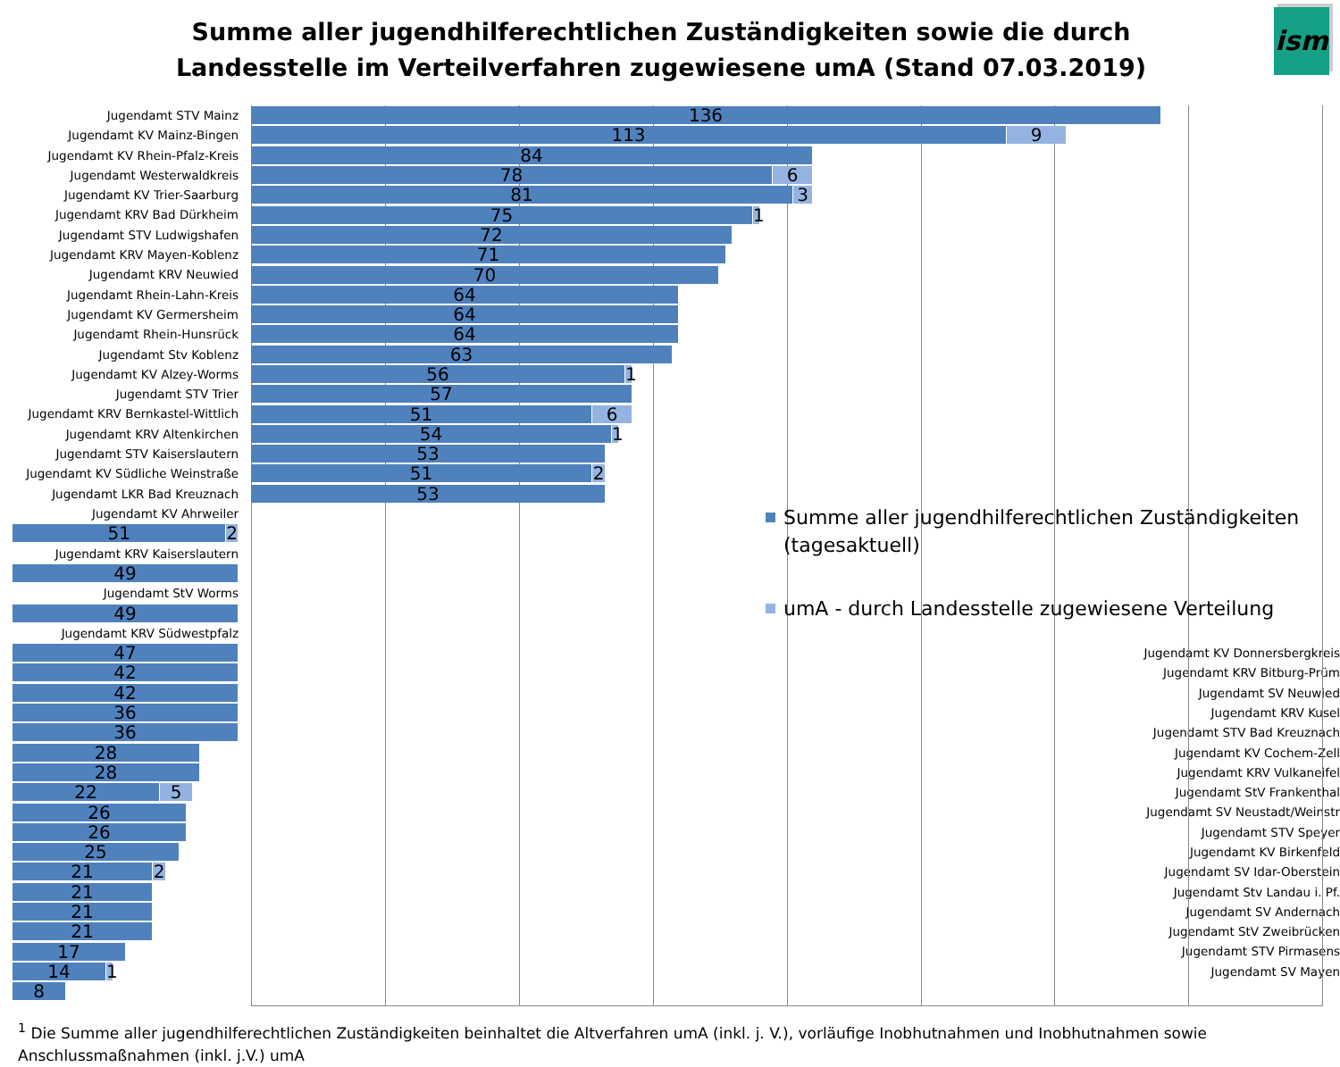ism
Summe aller jugendhilferechtlichen Zuständigkeiten sowie die durch Landesstelle im Verteilverfahren zugewiesene umA (Stand 07.03.2019)
Jugendamt STV Mainz
136
Jugendamt KV Mainz-Bingen
113 9
Jugendamt KV Rhein-Pfalz-Kreis
84
Jugendamt Westerwaldkreis
78 6
Jugendamt KV Trier-Saarburg
81 3
Jugendamt KRV Bad Dürkheim
75
1
Jugendamt STV Ludwigshafen
72
Jugendamt KRV Mayen-Koblenz
71
Jugendamt KRV Neuwied
70
Jugendamt Rhein-Lahn-Kreis
64
Jugendamt KV Germersheim
64
Jugendamt Rhein-Hunsrück
64
Jugendamt Stv Koblenz
63
Jugendamt KV Alzey-Worms
56
1
Jugendamt STV Trier
57
Jugendamt KRV Bernkastel-Wittlich
51 6
Jugendamt KRV Altenkirchen
54
1
Jugendamt STV Kaiserslautern
53
Jugendamt KV Südliche Weinstraße
51 2
Jugendamt LKR Bad Kreuznach
53
Jugendamt KV Ahrweiler
51 2
Jugendamt KRV Kaiserslautern
49
Jugendamt StV Worms
49
Jugendamt KRV Südwestpfalz
47
Jugendamt KV Donnersbergkreis
42
Jugendamt KRV Bitburg-Prüm
42
Jugendamt SV Neuwied
36
Jugendamt KRV Kusel
36
Jugendamt STV Bad Kreuznach
28
Jugendamt KV Cochem-Zell
28
Jugendamt KRV Vulkaneifel
22 5
Jugendamt StV Frankenthal
26
Jugendamt SV Neustadt/Weinstr
26
Jugendamt STV Speyer
25
Jugendamt KV Birkenfeld
21 2
Jugendamt SV Idar-Oberstein
21
Jugendamt Stv Landau i. Pf.
21
Jugendamt SV Andernach
21
Jugendamt StV Zweibrücken
17
Jugendamt STV Pirmasens
14
1
Jugendamt SV Mayen
8
Summe aller jugendhilferechtlichen Zuständigkeiten (tagesaktuell)
umA - durch Landesstelle zugewiesene Verteilung
<sup>1</sup> Die Summe aller jugendhilferechtlichen Zuständigkeiten beinhaltet die Altverfahren umA (inkl. j. V.), vorläufige Inobhutnahmen und Inobhutnahmen sowie Anschlussmaßnahmen (inkl. j.V.) umA